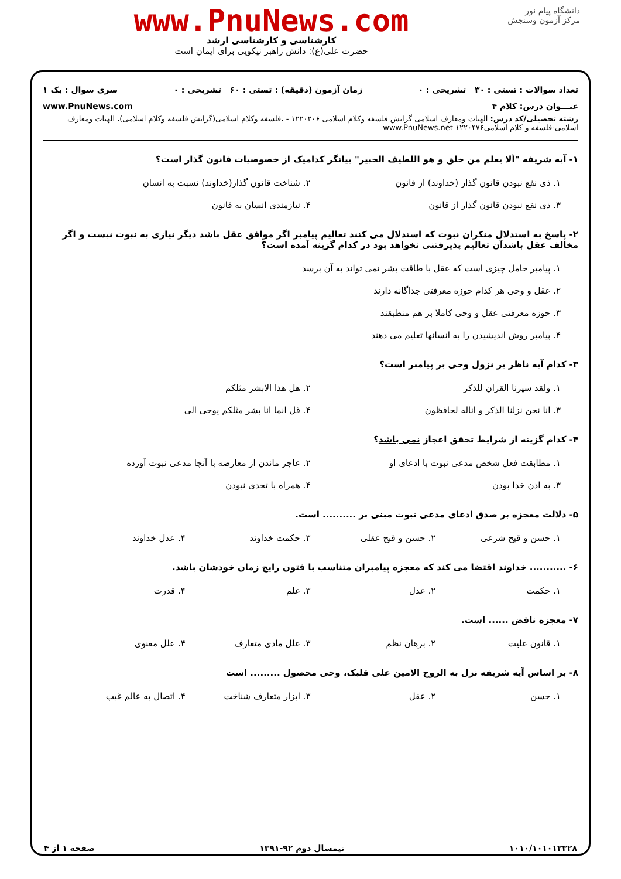دانشگاه پیام نور
مرکز آزمون وسنجش
www.PnuNews.com
کارشناسی و کارشناسی ارشد
حضرت علی(ع): دانش راهبر نیکویی برای ایمان است
تعداد سوالات : تستی : ۳۰ تشریحی : ۰ زمان آزمون (دقیقه) : تستی : ۶۰ تشریحی : ۰ سری سوال : یک ۱
عنـــوان درس: کلام ۴ www.PnuNews.com
رشته تحصیلی/کد درس: الهیات ومعارف اسلامی گرایش فلسفه وکلام اسلامی ۱۲۲۰۲۰۶ - ،فلسفه وکلام اسلامی(گرایش فلسفه وکلام اسلامی)، الهیات ومعارف اسلامی-فلسفه و کلام اسلامی۱۲۲۰۴۷۶ www.PnuNews.net
۱- آیه شریفه "ألا یعلم من خلق و هو اللطیف الخبیر" بیانگر کدامیک از خصوصیات قانون گذار است؟
۱. ذی نفع نبودن قانون گذار (خداوند) از قانون
۲. شناخت قانون گذار(خداوند) نسبت به انسان
۳. ذی نفع نبودن قانون گذار از قانون
۴. نیازمندی انسان به قانون
۲- پاسخ به استدلال منکران نبوت که استدلال می کنند تعالیم پیامبر اگر موافق عقل باشد دیگر نیازی به نبوت نیست و اگر مخالف عقل باشدآن تعالیم پذیرفتنی نخواهد بود در کدام گزینه آمده است؟
۱. پیامبر حامل چیزی است که عقل با طاقت بشر نمی تواند به آن برسد
۲. عقل و وحی هر کدام حوزه معرفتی جداگانه دارند
۳. حوزه معرفتی عقل و وحی کاملا بر هم منطبقند
۴. پیامبر روش اندیشیدن را به انسانها تعلیم می دهند
۳- کدام آیه ناظر بر نزول وحی بر پیامبر است؟
۱. ولقد سیرنا القران للذکر
۲. هل هذا الابشر مثلکم
۳. انا نحن نزلنا الذکر و اناله لحافظون
۴. قل انما انا بشر مثلکم یوحی الی
۴- کدام گزینه از شرایط تحقق اعجاز نمی باشد؟
۱. مطابقت فعل شخص مدعی نبوت با ادعای او
۲. عاجر ماندن از معارضه با آنچا مدعی نبوت آورده
۳. به اذن خدا بودن
۴. همراه با تحدی نبودن
۵- دلالت معجزه بر صدق ادعای مدعی نبوت مبنی بر .......... است.
۱. حسن و قبح شرعی
۲. حسن و قبح عقلی
۳. حکمت خداوند
۴. عدل خداوند
۶- ........... خداوند اقتضا می کند که معجزه پیامبران متناسب با فتون رایج زمان خودشان باشد.
۱. حکمت
۲. عدل
۳. علم
۴. قدرت
۷- معجزه ناقض ...... است.
۱. قانون علیت
۲. برهان نظم
۳. علل مادی متعارف
۴. علل معنوی
۸- بر اساس آیه شریفه نزل به الروح الامین علی قلبک، وحی محصول ......... است
۱. حسن
۲. عقل
۳. ابزار متعارف شناخت
۴. اتصال به عالم غیب
۱۰۱۰/۱۰۱۰۱۲۳۲۸ نیمسال دوم ۹۲-۱۳۹۱ صفحه ۱ از ۴